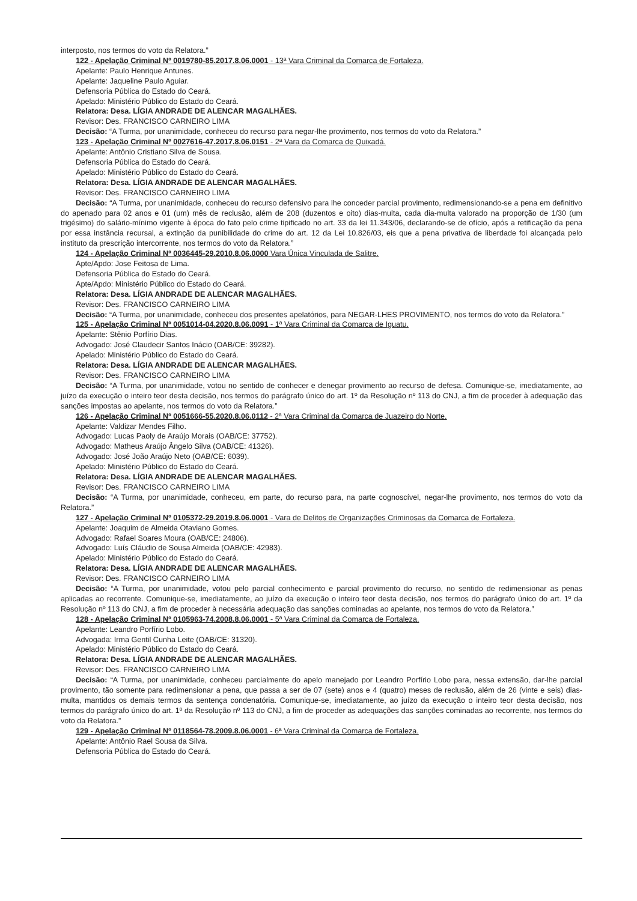interposto, nos termos do voto da Relatora.”
122 - Apelação Criminal Nº 0019780-85.2017.8.06.0001 - 13ª Vara Criminal da Comarca de Fortaleza.
Apelante: Paulo Henrique Antunes.
Apelante: Jaqueline Paulo Aguiar.
Defensoria Pública do Estado do Ceará.
Apelado: Ministério Público do Estado do Ceará.
Relatora: Desa. LÍGIA ANDRADE DE ALENCAR MAGALHÃES.
Revisor: Des. FRANCISCO CARNEIRO LIMA
Decisão: “A Turma, por unanimidade, conheceu do recurso para negar-lhe provimento, nos termos do voto da Relatora.”
123 - Apelação Criminal Nº 0027616-47.2017.8.06.0151 - 2ª Vara da Comarca de Quixadá.
Apelante: Antônio Cristiano Silva de Sousa.
Defensoria Pública do Estado do Ceará.
Apelado: Ministério Público do Estado do Ceará.
Relatora: Desa. LÍGIA ANDRADE DE ALENCAR MAGALHÃES.
Revisor: Des. FRANCISCO CARNEIRO LIMA
Decisão: “A Turma, por unanimidade, conheceu do recurso defensivo para lhe conceder parcial provimento, redimensionando-se a pena em definitivo do apenado para 02 anos e 01 (um) mês de reclusão, além de 208 (duzentos e oito) dias-multa, cada dia-multa valorado na proporção de 1/30 (um trigésimo) do salário-mínimo vigente à época do fato pelo crime tipificado no art. 33 da lei 11.343/06, declarando-se de ofício, após a retificação da pena por essa instância recursal, a extinção da punibilidade do crime do art. 12 da Lei 10.826/03, eis que a pena privativa de liberdade foi alcançada pelo instituto da prescrição intercorrente, nos termos do voto da Relatora.”
124 - Apelação Criminal Nº 0036445-29.2010.8.06.0000 Vara Única Vinculada de Salitre.
Apte/Apdo: Jose Feitosa de Lima.
Defensoria Pública do Estado do Ceará.
Apte/Apdo: Ministério Público do Estado do Ceará.
Relatora: Desa. LÍGIA ANDRADE DE ALENCAR MAGALHÃES.
Revisor: Des. FRANCISCO CARNEIRO LIMA
Decisão: “A Turma, por unanimidade, conheceu dos presentes apelatórios, para NEGAR-LHES PROVIMENTO, nos termos do voto da Relatora.”
125 - Apelação Criminal Nº 0051014-04.2020.8.06.0091 - 1ª Vara Criminal da Comarca de Iguatu.
Apelante: Stênio Porfírio Dias.
Advogado: José Claudecir Santos Inácio (OAB/CE: 39282).
Apelado: Ministério Público do Estado do Ceará.
Relatora: Desa. LÍGIA ANDRADE DE ALENCAR MAGALHÃES.
Revisor: Des. FRANCISCO CARNEIRO LIMA
Decisão: “A Turma, por unanimidade, votou no sentido de conhecer e denegar provimento ao recurso de defesa. Comunique-se, imediatamente, ao juízo da execução o inteiro teor desta decisão, nos termos do parágrafo único do art. 1º da Resolução nº 113 do CNJ, a fim de proceder à adequação das sanções impostas ao apelante, nos termos do voto da Relatora.”
126 - Apelação Criminal Nº 0051666-55.2020.8.06.0112 - 2ª Vara Criminal da Comarca de Juazeiro do Norte.
Apelante: Valdizar Mendes Filho.
Advogado: Lucas Paoly de Araújo Morais (OAB/CE: 37752).
Advogado: Matheus Araújo Ângelo Silva (OAB/CE: 41326).
Advogado: José João Araújo Neto (OAB/CE: 6039).
Apelado: Ministério Público do Estado do Ceará.
Relatora: Desa. LÍGIA ANDRADE DE ALENCAR MAGALHÃES.
Revisor: Des. FRANCISCO CARNEIRO LIMA
Decisão: “A Turma, por unanimidade, conheceu, em parte, do recurso para, na parte cognoscível, negar-lhe provimento, nos termos do voto da Relatora.”
127 - Apelação Criminal Nº 0105372-29.2019.8.06.0001 - Vara de Delitos de Organizações Criminosas da Comarca de Fortaleza.
Apelante: Joaquim de Almeida Otaviano Gomes.
Advogado: Rafael Soares Moura (OAB/CE: 24806).
Advogado: Luís Cláudio de Sousa Almeida (OAB/CE: 42983).
Apelado: Ministério Público do Estado do Ceará.
Relatora: Desa. LÍGIA ANDRADE DE ALENCAR MAGALHÃES.
Revisor: Des. FRANCISCO CARNEIRO LIMA
Decisão: “A Turma, por unanimidade, votou pelo parcial conhecimento e parcial provimento do recurso, no sentido de redimensionar as penas aplicadas ao recorrente. Comunique-se, imediatamente, ao juízo da execução o inteiro teor desta decisão, nos termos do parágrafo único do art. 1º da Resolução nº 113 do CNJ, a fim de proceder à necessária adequação das sanções cominadas ao apelante, nos termos do voto da Relatora.”
128 - Apelação Criminal Nº 0105963-74.2008.8.06.0001 - 5ª Vara Criminal da Comarca de Fortaleza.
Apelante: Leandro Porfírio Lobo.
Advogada: Irma Gentil Cunha Leite (OAB/CE: 31320).
Apelado: Ministério Público do Estado do Ceará.
Relatora: Desa. LÍGIA ANDRADE DE ALENCAR MAGALHÃES.
Revisor: Des. FRANCISCO CARNEIRO LIMA
Decisão: “A Turma, por unanimidade, conheceu parcialmente do apelo manejado por Leandro Porfírio Lobo para, nessa extensão, dar-lhe parcial provimento, tão somente para redimensionar a pena, que passa a ser de 07 (sete) anos e 4 (quatro) meses de reclusão, além de 26 (vinte e seis) dias-multa, mantidos os demais termos da sentença condenatória. Comunique-se, imediatamente, ao juízo da execução o inteiro teor desta decisão, nos termos do parágrafo único do art. 1º da Resolução nº 113 do CNJ, a fim de proceder as adequações das sanções cominadas ao recorrente, nos termos do voto da Relatora.”
129 - Apelação Criminal Nº 0118564-78.2009.8.06.0001 - 6ª Vara Criminal da Comarca de Fortaleza.
Apelante: Antônio Rael Sousa da Silva.
Defensoria Pública do Estado do Ceará.